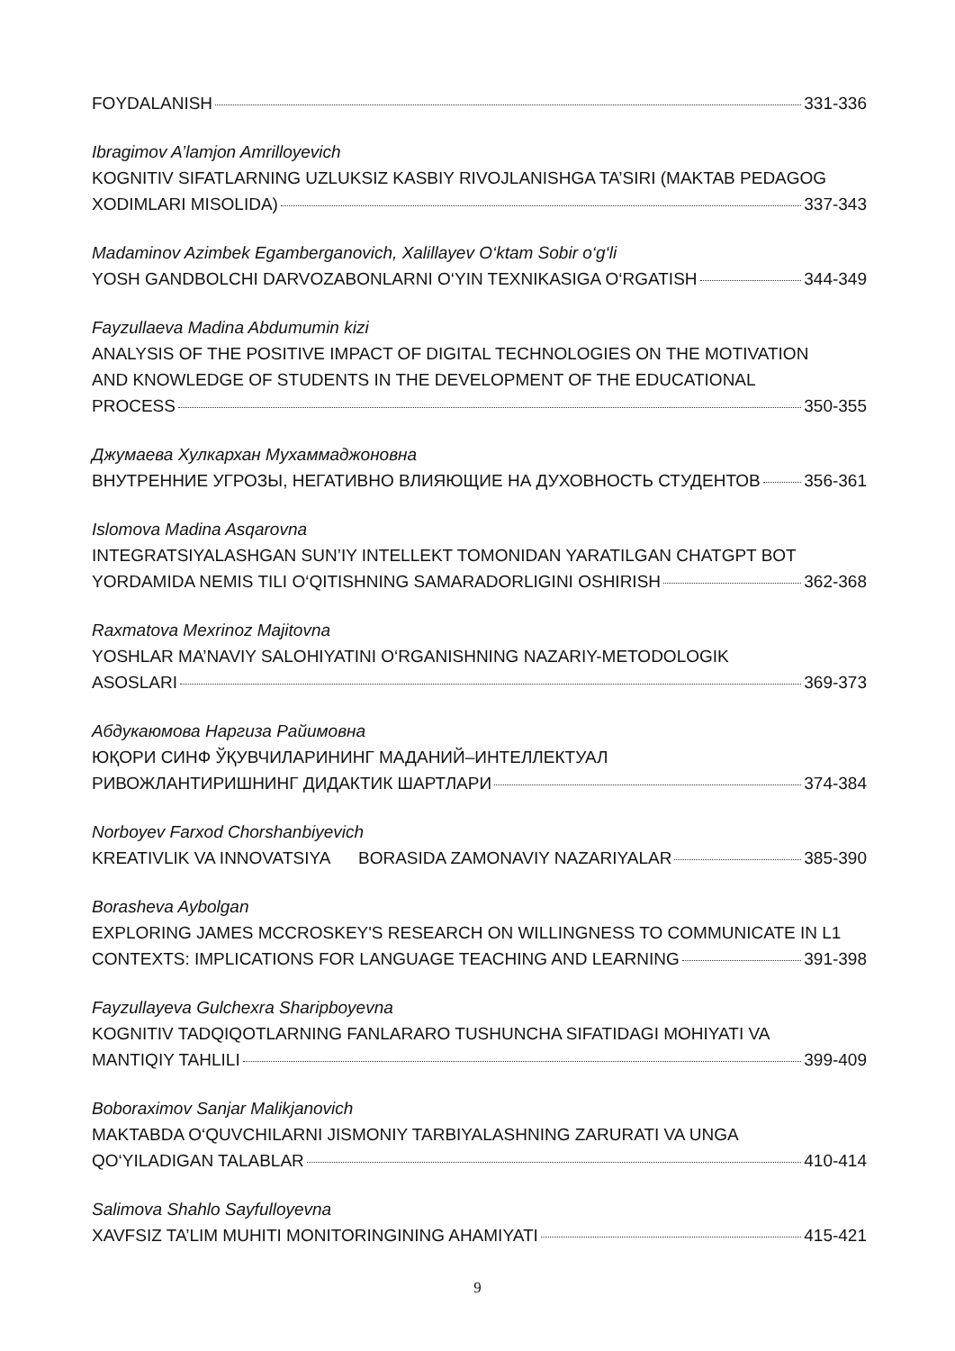FOYDALANISH 331-336
Ibragimov A’lamjon Amrilloyevich
KOGNITIV SIFATLARNING UZLUKSIZ KASBIY RIVOJLANISHGA TA’SIRI (MAKTAB PEDAGOG
XODIMLARI MISOLIDA) 337-343
Madaminov Azimbek Egamberganovich, Xalillayev O‘ktam Sobir o‘g‘li
YOSH GANDBOLCHI DARVOZABONLARNI O‘YIN TEXNIKASIGA O‘RGATISH 344-349
Fayzullaeva Madina Abdumumin kizi
ANALYSIS OF THE POSITIVE IMPACT OF DIGITAL TECHNOLOGIES ON THE MOTIVATION
AND KNOWLEDGE OF STUDENTS IN THE DEVELOPMENT OF THE EDUCATIONAL
PROCESS 350-355
Джумаева Хулкархан Мухаммаджоновна
ВНУТРЕННИЕ УГРОЗЫ, НЕГАТИВНО ВЛИЯЮЩИЕ НА ДУХОВНОСТЬ СТУДЕНТОВ 356-361
Islomova Madina Asqarovna
INTEGRATSIYALASHGAN SUN’IY INTELLEKT TOMONIDAN YARATILGAN CHATGPT BOT
YORDAMIDA NEMIS TILI O‘QITISHNING SAMARADORLIGINI OSHIRISH 362-368
Raxmatova Mexrinoz Majitovna
YOSHLAR MA’NAVIY SALOHIYATINI O‘RGANISHNING NAZARIY-METODOLOGIK
ASOSLARI 369-373
Абдукаюмова Наргиза Райимовна
ЮҚОРИ СИНФ ЎҚУВЧИЛАРИНИНГ МАДАНИЙ–ИНТЕЛЛЕКТУАЛ
РИВОЖЛАНТИРИШНИНГ ДИДАКТИК ШАРТЛАРИ 374-384
Norboyev Farxod Chorshanbiyevich
KREATIVLIK VA INNOVATSIYA BORASIDA ZAMONAVIY NAZARIYALAR 385-390
Borasheva Aybolgan
EXPLORING JAMES MCCROSKEY'S RESEARCH ON WILLINGNESS TO COMMUNICATE IN L1
CONTEXTS: IMPLICATIONS FOR LANGUAGE TEACHING AND LEARNING 391-398
Fayzullayeva Gulchexra Sharipboyevna
KOGNITIV TADQIQOTLARNING FANLARARO TUSHUNCHA SIFATIDAGI MOHIYATI VA
MANTIQIY TAHLILI 399-409
Boboraximov Sanjar Malikjanovich
MAKTABDA O‘QUVCHILARNI JISMONIY TARBIYALASHNING ZARURATI VA UNGA
QO‘YILADIGAN TALABLAR 410-414
Salimova Shahlo Sayfulloyevna
XAVFSIZ TA’LIM MUHITI MONITORINGINING AHAMIYATI 415-421
9